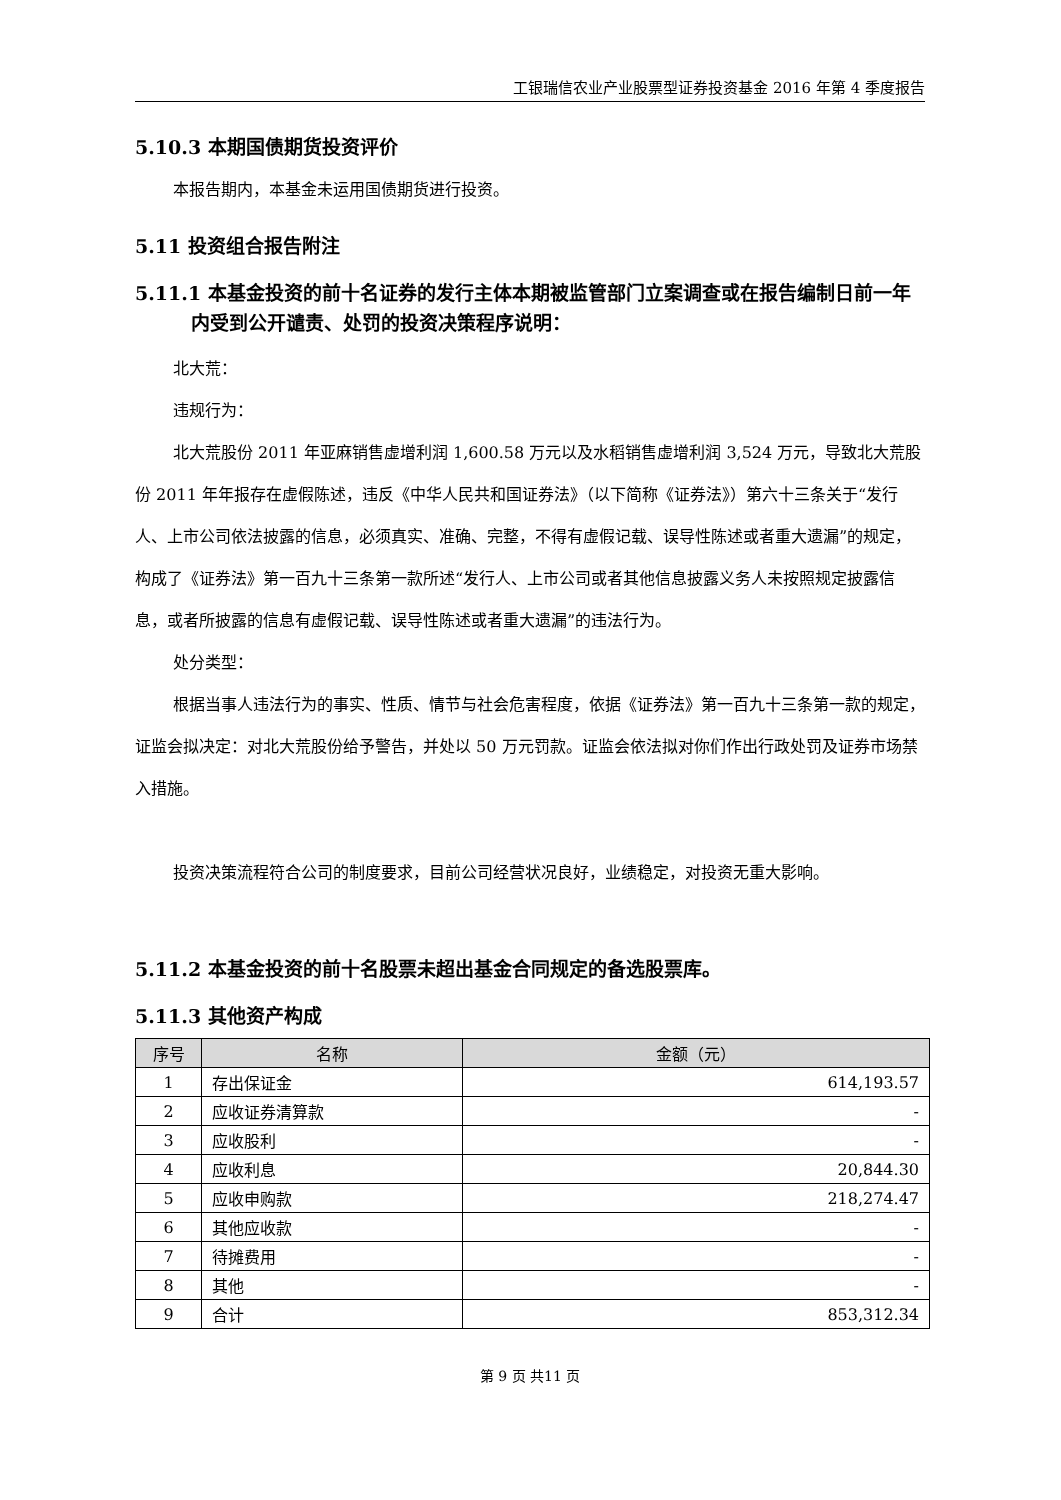工银瑞信农业产业股票型证券投资基金 2016 年第 4 季度报告
5.10.3 本期国债期货投资评价
本报告期内，本基金未运用国债期货进行投资。
5.11 投资组合报告附注
5.11.1 本基金投资的前十名证券的发行主体本期被监管部门立案调查或在报告编制日前一年内受到公开谴责、处罚的投资决策程序说明：
北大荒：
违规行为：
北大荒股份 2011 年亚麻销售虚增利润 1,600.58 万元以及水稻销售虚增利润 3,524 万元，导致北大荒股份 2011 年年报存在虚假陈述，违反《中华人民共和国证券法》（以下简称《证券法》）第六十三条关于“发行人、上市公司依法披露的信息，必须真实、准确、完整，不得有虚假记载、误导性陈述或者重大遗漏”的规定，构成了《证券法》第一百九十三条第一款所述“发行人、上市公司或者其他信息披露义务人未按照规定披露信息，或者所披露的信息有虚假记载、误导性陈述或者重大遗漏”的违法行为。
处分类型：
根据当事人违法行为的事实、性质、情节与社会危害程度，依据《证券法》第一百九十三条第一款的规定，证监会拟决定：对北大荒股份给予警告，并处以 50 万元罚款。证监会依法拟对你们作出行政处罚及证券市场禁入措施。
投资决策流程符合公司的制度要求，目前公司经营状况良好，业绩稳定，对投资无重大影响。
5.11.2 本基金投资的前十名股票未超出基金合同规定的备选股票库。
5.11.3 其他资产构成
| 序号 | 名称 | 金额（元） |
| --- | --- | --- |
| 1 | 存出保证金 | 614,193.57 |
| 2 | 应收证券清算款 | - |
| 3 | 应收股利 | - |
| 4 | 应收利息 | 20,844.30 |
| 5 | 应收申购款 | 218,274.47 |
| 6 | 其他应收款 | - |
| 7 | 待摊费用 | - |
| 8 | 其他 | - |
| 9 | 合计 | 853,312.34 |
第 9 页 共11 页